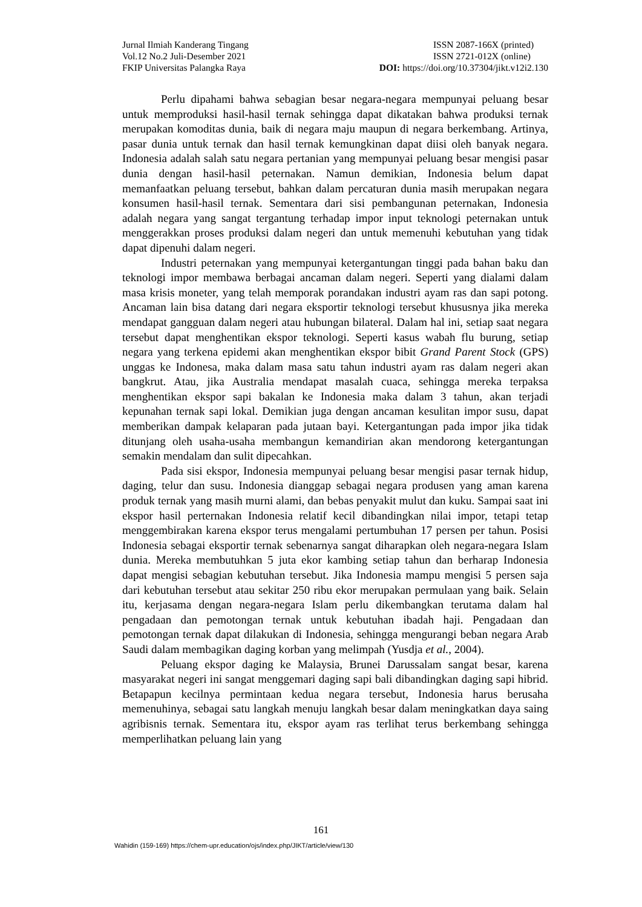Jurnal Ilmiah Kanderang Tingang
Vol.12 No.2 Juli-Desember 2021
FKIP Universitas Palangka Raya
ISSN 2087-166X (printed)
ISSN 2721-012X (online)
DOI: https://doi.org/10.37304/jikt.v12i2.130
Perlu dipahami bahwa sebagian besar negara-negara mempunyai peluang besar untuk memproduksi hasil-hasil ternak sehingga dapat dikatakan bahwa produksi ternak merupakan komoditas dunia, baik di negara maju maupun di negara berkembang. Artinya, pasar dunia untuk ternak dan hasil ternak kemungkinan dapat diisi oleh banyak negara. Indonesia adalah salah satu negara pertanian yang mempunyai peluang besar mengisi pasar dunia dengan hasil-hasil peternakan. Namun demikian, Indonesia belum dapat memanfaatkan peluang tersebut, bahkan dalam percaturan dunia masih merupakan negara konsumen hasil-hasil ternak. Sementara dari sisi pembangunan peternakan, Indonesia adalah negara yang sangat tergantung terhadap impor input teknologi peternakan untuk menggerakkan proses produksi dalam negeri dan untuk memenuhi kebutuhan yang tidak dapat dipenuhi dalam negeri.
Industri peternakan yang mempunyai ketergantungan tinggi pada bahan baku dan teknologi impor membawa berbagai ancaman dalam negeri. Seperti yang dialami dalam masa krisis moneter, yang telah memporak porandakan industri ayam ras dan sapi potong. Ancaman lain bisa datang dari negara eksportir teknologi tersebut khususnya jika mereka mendapat gangguan dalam negeri atau hubungan bilateral. Dalam hal ini, setiap saat negara tersebut dapat menghentikan ekspor teknologi. Seperti kasus wabah flu burung, setiap negara yang terkena epidemi akan menghentikan ekspor bibit Grand Parent Stock (GPS) unggas ke Indonesa, maka dalam masa satu tahun industri ayam ras dalam negeri akan bangkrut. Atau, jika Australia mendapat masalah cuaca, sehingga mereka terpaksa menghentikan ekspor sapi bakalan ke Indonesia maka dalam 3 tahun, akan terjadi kepunahan ternak sapi lokal. Demikian juga dengan ancaman kesulitan impor susu, dapat memberikan dampak kelaparan pada jutaan bayi. Ketergantungan pada impor jika tidak ditunjang oleh usaha-usaha membangun kemandirian akan mendorong ketergantungan semakin mendalam dan sulit dipecahkan.
Pada sisi ekspor, Indonesia mempunyai peluang besar mengisi pasar ternak hidup, daging, telur dan susu. Indonesia dianggap sebagai negara produsen yang aman karena produk ternak yang masih murni alami, dan bebas penyakit mulut dan kuku. Sampai saat ini ekspor hasil perternakan Indonesia relatif kecil dibandingkan nilai impor, tetapi tetap menggembirakan karena ekspor terus mengalami pertumbuhan 17 persen per tahun. Posisi Indonesia sebagai eksportir ternak sebenarnya sangat diharapkan oleh negara-negara Islam dunia. Mereka membutuhkan 5 juta ekor kambing setiap tahun dan berharap Indonesia dapat mengisi sebagian kebutuhan tersebut. Jika Indonesia mampu mengisi 5 persen saja dari kebutuhan tersebut atau sekitar 250 ribu ekor merupakan permulaan yang baik. Selain itu, kerjasama dengan negara-negara Islam perlu dikembangkan terutama dalam hal pengadaan dan pemotongan ternak untuk kebutuhan ibadah haji. Pengadaan dan pemotongan ternak dapat dilakukan di Indonesia, sehingga mengurangi beban negara Arab Saudi dalam membagikan daging korban yang melimpah (Yusdja et al., 2004).
Peluang ekspor daging ke Malaysia, Brunei Darussalam sangat besar, karena masyarakat negeri ini sangat menggemari daging sapi bali dibandingkan daging sapi hibrid. Betapapun kecilnya permintaan kedua negara tersebut, Indonesia harus berusaha memenuhinya, sebagai satu langkah menuju langkah besar dalam meningkatkan daya saing agribisnis ternak. Sementara itu, ekspor ayam ras terlihat terus berkembang sehingga memperlihatkan peluang lain yang
161
Wahidin (159-169) https://chem-upr.education/ojs/index.php/JIKT/article/view/130